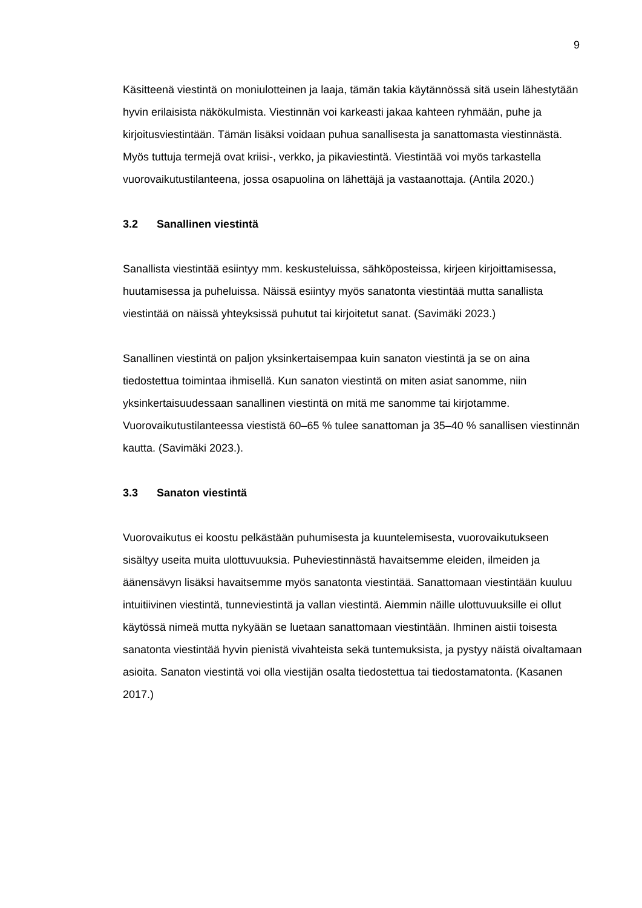9
Käsitteenä viestintä on moniulotteinen ja laaja, tämän takia käytännössä sitä usein lähestytään hyvin erilaisista näkökulmista. Viestinnän voi karkeasti jakaa kahteen ryhmään, puhe ja kirjoitusviestintään. Tämän lisäksi voidaan puhua sanallisesta ja sanattomasta viestinnästä. Myös tuttuja termejä ovat kriisi-, verkko, ja pikaviestintä. Viestintää voi myös tarkastella vuorovaikutustilanteena, jossa osapuolina on lähettäjä ja vastaanottaja. (Antila 2020.)
3.2 Sanallinen viestintä
Sanallista viestintää esiintyy mm. keskusteluissa, sähköposteissa, kirjeen kirjoittamisessa, huutamisessa ja puheluissa. Näissä esiintyy myös sanatonta viestintää mutta sanallista viestintää on näissä yhteyksissä puhutut tai kirjoitetut sanat. (Savimäki 2023.)
Sanallinen viestintä on paljon yksinkertaisempaa kuin sanaton viestintä ja se on aina tiedostettua toimintaa ihmisellä. Kun sanaton viestintä on miten asiat sanomme, niin yksinkertaisuudessaan sanallinen viestintä on mitä me sanomme tai kirjotamme. Vuorovaikutustilanteessa viestistä 60–65 % tulee sanattoman ja 35–40 % sanallisen viestinnän kautta. (Savimäki 2023.).
3.3 Sanaton viestintä
Vuorovaikutus ei koostu pelkästään puhumisesta ja kuuntelemisesta, vuorovaikutukseen sisältyy useita muita ulottuvuuksia. Puheviestinnästä havaitsemme eleiden, ilmeiden ja äänensävyn lisäksi havaitsemme myös sanatonta viestintää. Sanattomaan viestintään kuuluu intuitiivinen viestintä, tunneviestintä ja vallan viestintä. Aiemmin näille ulottuvuuksille ei ollut käytössä nimeä mutta nykyään se luetaan sanattomaan viestintään. Ihminen aistii toisesta sanatonta viestintää hyvin pienistä vivahteista sekä tuntemuksista, ja pystyy näistä oivaltamaan asioita. Sanaton viestintä voi olla viestijän osalta tiedostettua tai tiedostamatonta. (Kasanen 2017.)